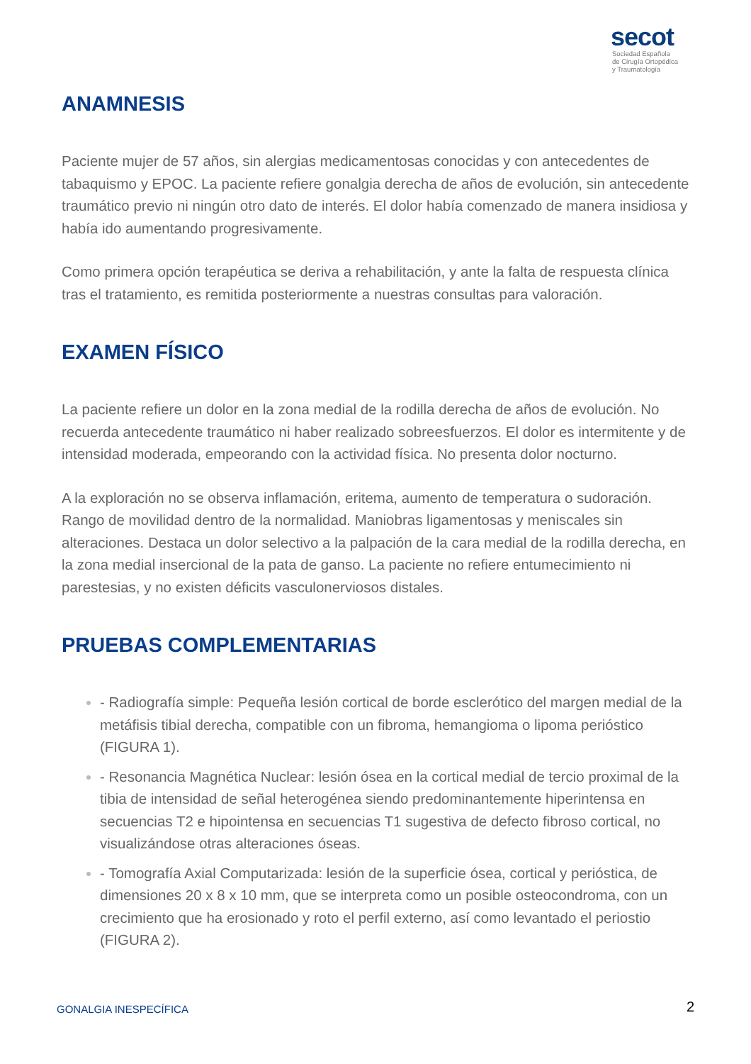secot
Sociedad Española
de Cirugía Ortopédica
y Traumatología
ANAMNESIS
Paciente mujer de 57 años, sin alergias medicamentosas conocidas y con antecedentes de tabaquismo y EPOC. La paciente refiere gonalgia derecha de años de evolución, sin antecedente traumático previo ni ningún otro dato de interés. El dolor había comenzado de manera insidiosa y había ido aumentando progresivamente.
Como primera opción terapéutica se deriva a rehabilitación, y ante la falta de respuesta clínica tras el tratamiento, es remitida posteriormente a nuestras consultas para valoración.
EXAMEN FÍSICO
La paciente refiere un dolor en la zona medial de la rodilla derecha de años de evolución. No recuerda antecedente traumático ni haber realizado sobreesfuerzos. El dolor es intermitente y de intensidad moderada, empeorando con la actividad física. No presenta dolor nocturno.
A la exploración no se observa inflamación, eritema, aumento de temperatura o sudoración. Rango de movilidad dentro de la normalidad. Maniobras ligamentosas y meniscales sin alteraciones. Destaca un dolor selectivo a la palpación de la cara medial de la rodilla derecha, en la zona medial insercional de la pata de ganso. La paciente no refiere entumecimiento ni parestesias, y no existen déficits vasculonerviosos distales.
PRUEBAS COMPLEMENTARIAS
- Radiografía simple: Pequeña lesión cortical de borde esclerótico del margen medial de la metáfisis tibial derecha, compatible con un fibroma, hemangioma o lipoma periósticо (FIGURA 1).
- Resonancia Magnética Nuclear: lesión ósea en la cortical medial de tercio proximal de la tibia de intensidad de señal heterogénea siendo predominantemente hiperintensa en secuencias T2 e hipointensa en secuencias T1 sugestiva de defecto fibroso cortical, no visualizándose otras alteraciones óseas.
- Tomografía Axial Computarizada: lesión de la superficie ósea, cortical y perióstica, de dimensiones 20 x 8 x 10 mm, que se interpreta como un posible osteocondroma, con un crecimiento que ha erosionado y roto el perfil externo, así como levantado el periostio (FIGURA 2).
GONALGIA INESPECÍFICA 2